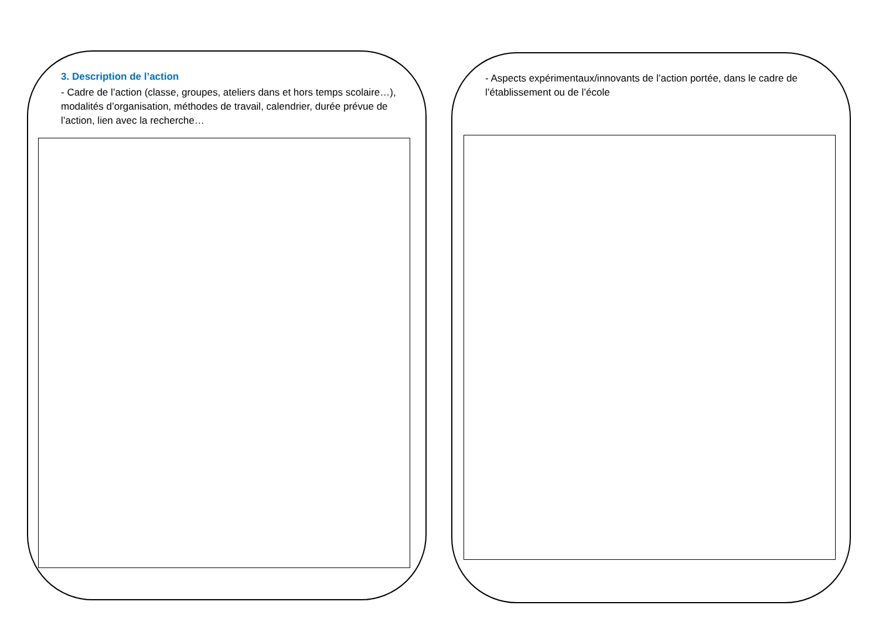3. Description de l’action
- Cadre de l’action (classe, groupes, ateliers dans et hors temps scolaire…), modalités d’organisation, méthodes de travail, calendrier, durée prévue de l’action, lien avec la recherche…
- Aspects expérimentaux/innovants de l’action portée, dans le cadre de l’établissement ou de l’école